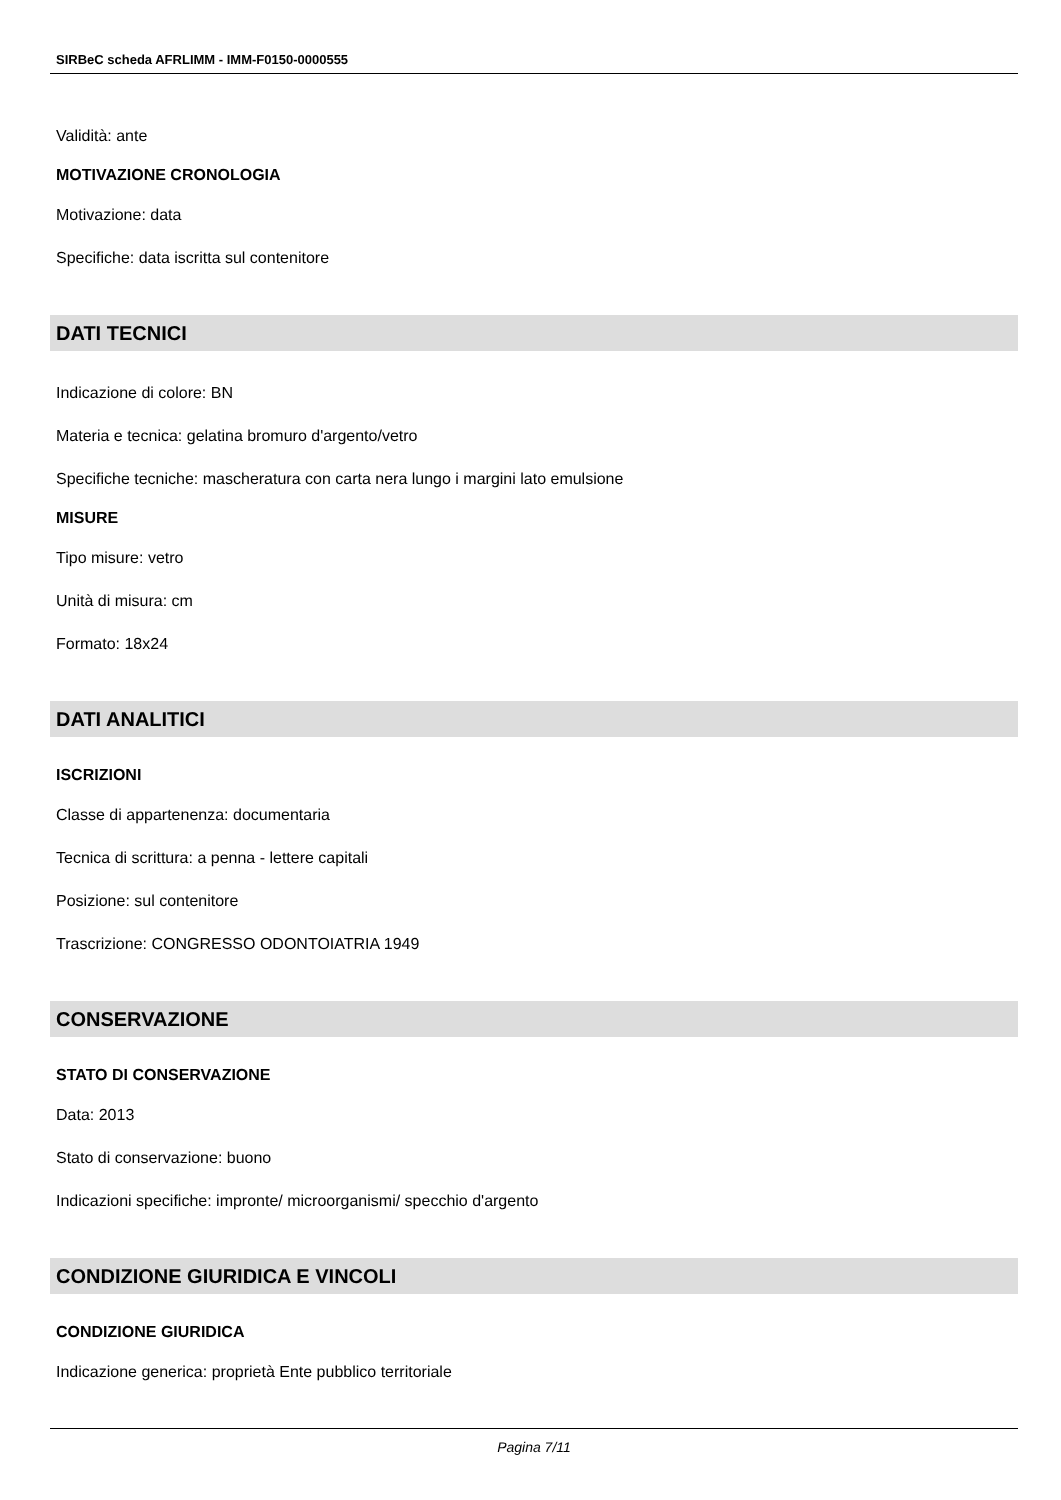SIRBeC scheda AFRLIMM - IMM-F0150-0000555
Validità: ante
MOTIVAZIONE CRONOLOGIA
Motivazione: data
Specifiche: data iscritta sul contenitore
DATI TECNICI
Indicazione di colore: BN
Materia e tecnica: gelatina bromuro d'argento/vetro
Specifiche tecniche: mascheratura con carta nera lungo i margini lato emulsione
MISURE
Tipo misure: vetro
Unità di misura: cm
Formato: 18x24
DATI ANALITICI
ISCRIZIONI
Classe di appartenenza: documentaria
Tecnica di scrittura: a penna - lettere capitali
Posizione: sul contenitore
Trascrizione: CONGRESSO ODONTOIATRIA 1949
CONSERVAZIONE
STATO DI CONSERVAZIONE
Data: 2013
Stato di conservazione: buono
Indicazioni specifiche: impronte/ microorganismi/ specchio d'argento
CONDIZIONE GIURIDICA E VINCOLI
CONDIZIONE GIURIDICA
Indicazione generica: proprietà Ente pubblico territoriale
Pagina 7/11